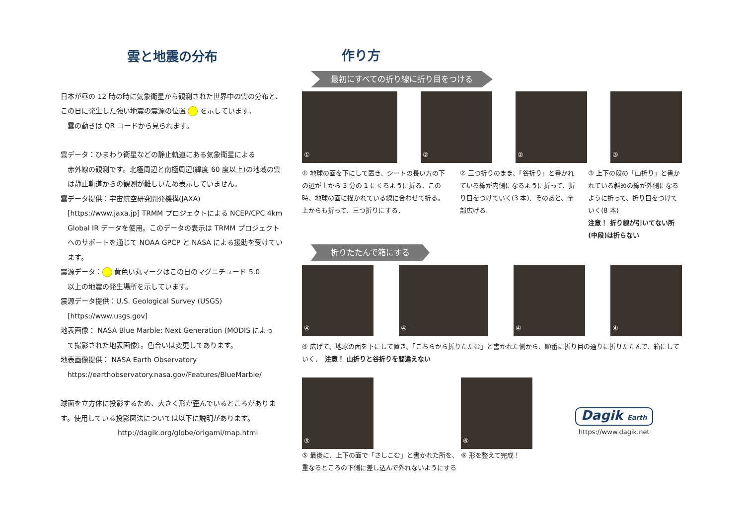雲と地震の分布
日本が昼の 12 時の時に気象衛星から観測された世界中の雲の分布と、この日に発生した強い地震の震源の位置 を示しています。
雲の動きは QR コードから見られます。
雲データ：ひまわり衛星などの静止軌道にある気象衛星による
赤外線の観測です。北極周辺と南極周辺(緯度 60 度以上)の地域の雲は静止軌道からの観測が難しいため表示していません。
雲データ提供：宇宙航空研究開発機構(JAXA)
[https://www.jaxa.jp] TRMM プロジェクトによる NCEP/CPC 4km Global IR データを使用。このデータの表示は TRMM プロジェクトへのサポートを通じて NOAA GPCP と NASA による援助を受けています。
震源データ： 黄色い丸マークはこの日のマグニチュード 5.0
以上の地震の発生場所を示しています。
震源データ提供：U.S. Geological Survey (USGS)
[https://www.usgs.gov]
地表画像： NASA Blue Marble: Next Generation (MODIS によっ
て撮影された地表画像）。色合いは変更してあります。
地表画像提供： NASA Earth Observatory
https://earthobservatory.nasa.gov/Features/BlueMarble/
球面を立方体に投影するため、大きく形が歪んでいるところがあります。使用している投影図法については以下に説明があります。
http://dagik.org/globe/origami/map.html
作り方
最初にすべての折り線に折り目をつける
① ② ② ③
① 地球の面を下にして置き、シートの長い方の下の辺が上から 3 分の 1 にくるように折る．この時、地球の面に描かれている線に合わせて折る。上からも折って、三つ折りにする．
② 三つ折りのまま、「谷折り」と書かれている線が内側になるように折って、折り目をつけていく(3 本)．そのあと、全部広げる.
③ 上下の段の「山折り」と書かれている斜めの線が外側になるように折って、折り目をつけていく(8 本)
注意！ 折り線が引いてない所(中段)は折らない
折りたたんで箱にする
④ ④ ④ ④
④ 広げて、地球の面を下にして置き、「こちらから折りたたむ」と書かれた側から、順番に折り目の通りに折りたたんで、箱にしていく．　注意！ 山折りと谷折りを間違えない
⑤
⑤ 最後に、上下の面で「さしこむ」と書かれた所を、重なるところの下側に差し込んで外れないようにする
⑥
⑥ 形を整えて完成！
Dagik Earth
https://www.dagik.net